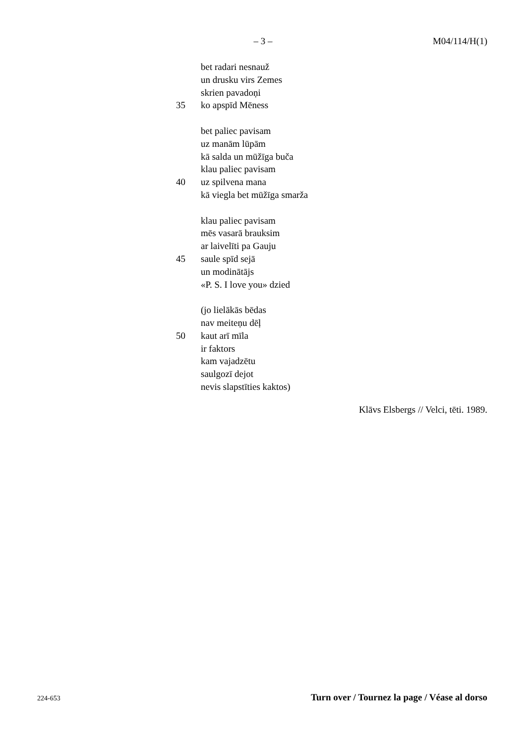– 3 – M04/114/H(1)
bet radari nesnauž
un drusku virs Zemes
skrien pavadoņi
35 ko apspīd Mēness
bet paliec pavisam
uz manām lūpām
kā salda un mūžīga buča
klau paliec pavisam
40 uz spilvena mana
kā viegla bet mūžīga smarža
klau paliec pavisam
mēs vasarā brauksim
ar laivelīti pa Gauju
45 saule spīd sejā
un modinātājs
«P. S. I love you» dzied
(jo lielākās bēdas
nav meiteņu dēļ
50 kaut arī mīla
ir faktors
kam vajadzētu
saulgozī dejot
nevis slapstīties kaktos)
Klāvs Elsbergs // Velci, tēti. 1989.
224-653 Turn over / Tournez la page / Véase al dorso